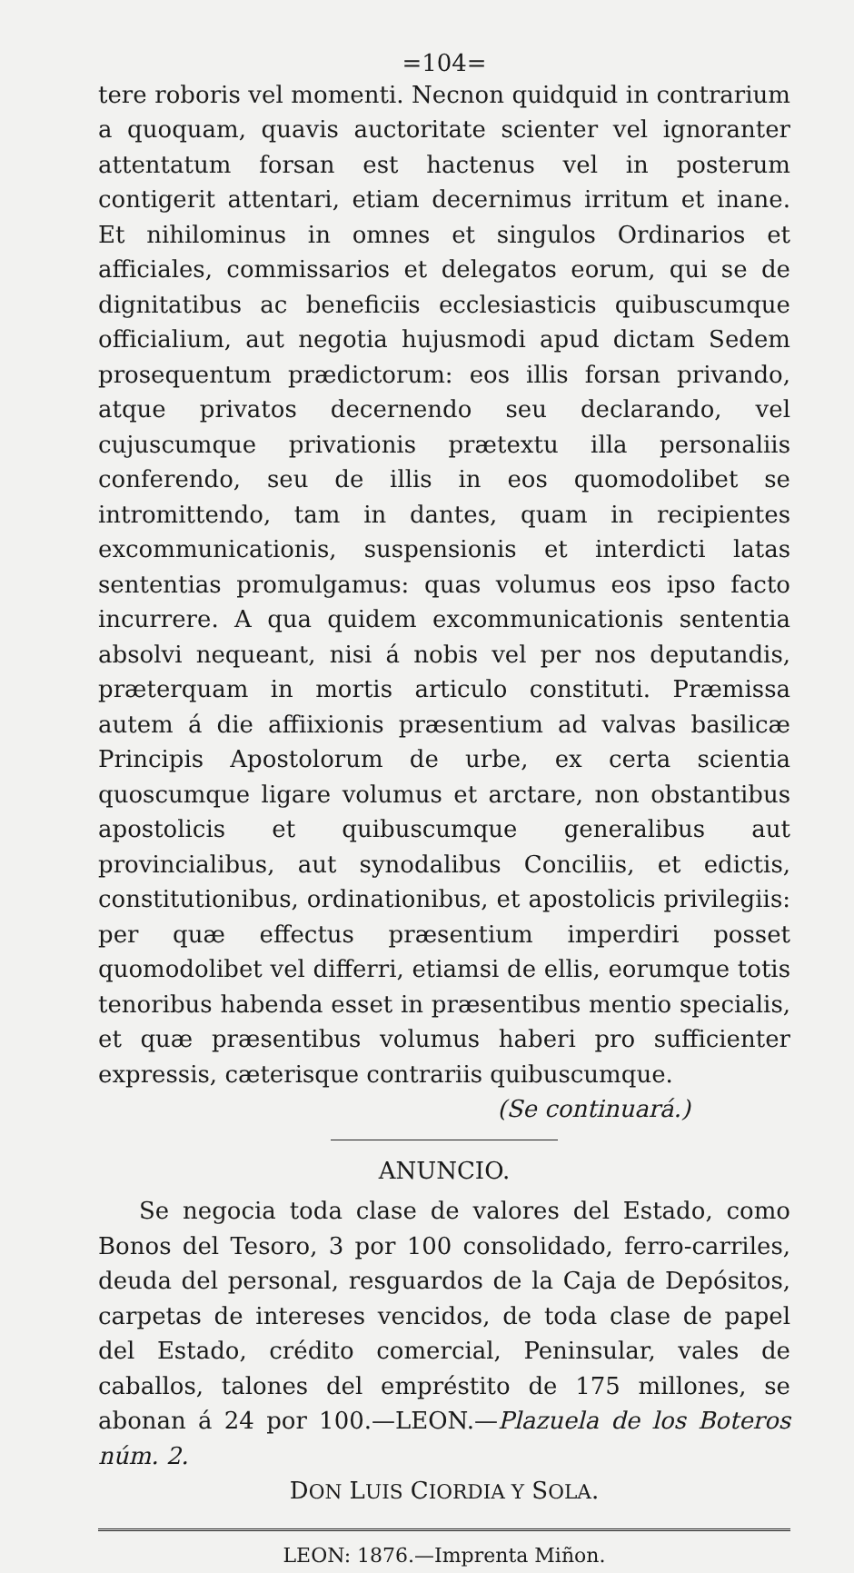=104=
tere roboris vel momenti. Necnon quidquid in contrarium a quoquam, quavis auctoritate scienter vel ignoranter attentatum forsan est hactenus vel in posterum contigerit attentari, etiam decernimus irritum et inane. Et nihilominus in omnes et singulos Ordinarios et afficiales, commissarios et delegatos eorum, qui se de dignitatibus ac beneficiis ecclesiasticis quibuscumque officialium, aut negotia hujusmodi apud dictam Sedem prosequentum prædictorum: eos illis forsan privando, atque privatos decernendo seu declarando, vel cujuscumque privationis prætextu illa personaliis conferendo, seu de illis in eos quomodolibet se intromittendo, tam in dantes, quam in recipientes excommunicationis, suspensionis et interdicti latas sententias promulgamus: quas volumus eos ipso facto incurrere. A qua quidem excommunicationis sententia absolvi nequeant, nisi á nobis vel per nos deputandis, præterquam in mortis articulo constituti. Præmissa autem á die affiixionis præsentium ad valvas basilicæ Principis Apostolorum de urbe, ex certa scientia quoscumque ligare volumus et arctare, non obstantibus apostolicis et quibuscumque generalibus aut provincialibus, aut synodalibus Conciliis, et edictis, constitutionibus, ordinationibus, et apostolicis privilegiis: per quæ effectus præsentium imperdiri posset quomodolibet vel differri, etiamsi de ellis, eorumque totis tenoribus habenda esset in præsentibus mentio specialis, et quæ præsentibus volumus haberi pro sufficienter expressis, cæterisque contrariis quibuscumque.
(Se continuará.)
ANUNCIO.
Se negocia toda clase de valores del Estado, como Bonos del Tesoro, 3 por 100 consolidado, ferro-carriles, deuda del personal, resguardos de la Caja de Depósitos, carpetas de intereses vencidos, de toda clase de papel del Estado, crédito comercial, Peninsular, vales de caballos, talones del empréstito de 175 millones, se abonan á 24 por 100.—LEON.—Plazuela de los Boteros núm. 2.
DON LUIS CIORDIA Y SOLA.
LEON: 1876.—Imprenta Miñon.